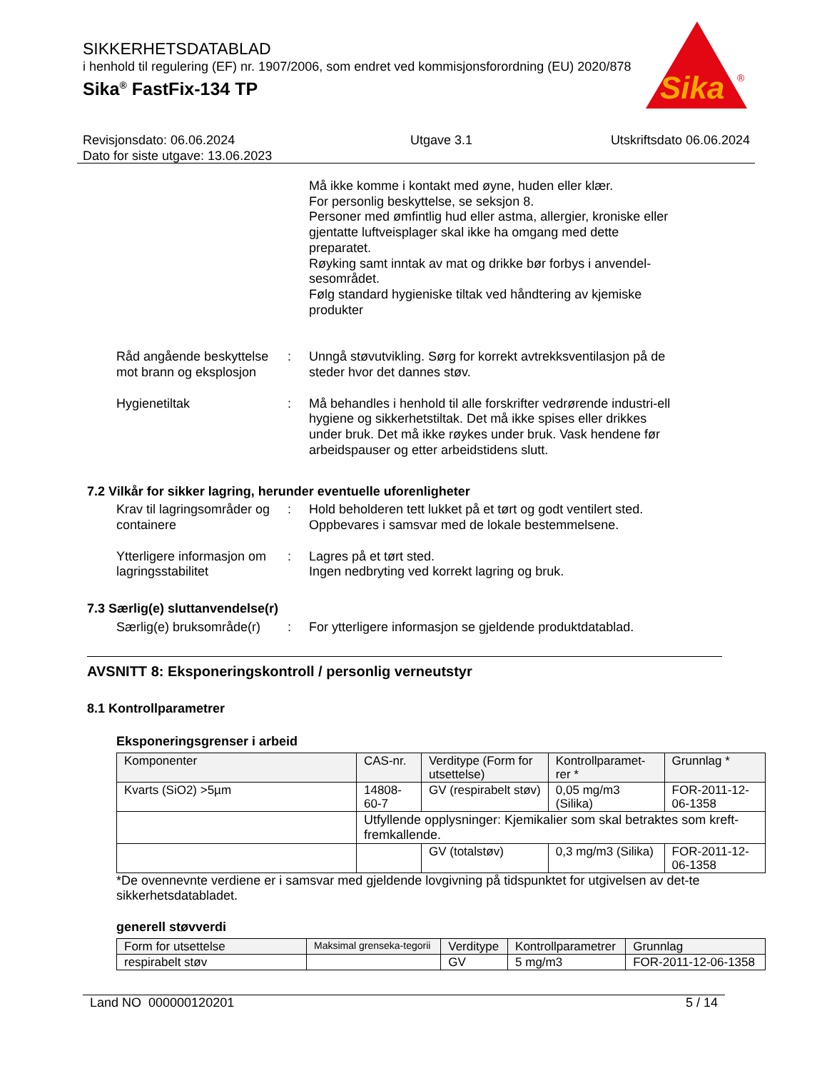SIKKERHETSDATABLAD
i henhold til regulering (EF) nr. 1907/2006, som endret ved kommisjonsforordning (EU) 2020/878
Sika<sup>®</sup> FastFix-134 TP
Sika
®
Revisjonsdato: 06.06.2024
Dato for siste utgave: 13.06.2023
Utgave 3.1 Utskriftsdato 06.06.2024
Må ikke komme i kontakt med øyne, huden eller klær.
For personlig beskyttelse, se seksjon 8.
Personer med ømfintlig hud eller astma, allergier, kroniske eller gjentatte luftveisplager skal ikke ha omgang med dette preparatet.
Røyking samt inntak av mat og drikke bør forbys i anvendel-sesområdet.
Følg standard hygieniske tiltak ved håndtering av kjemiske produkter
Råd angående beskyttelse mot brann og eksplosjon
: Unngå støvutvikling. Sørg for korrekt avtrekksventilasjon på de steder hvor det dannes støv.
Hygienetiltak : Må behandles i henhold til alle forskrifter vedrørende industri-ell hygiene og sikkerhetstiltak. Det må ikke spises eller drikkes under bruk. Det må ikke røykes under bruk. Vask hendene før arbeidspauser og etter arbeidstidens slutt.
7.2 Vilkår for sikker lagring, herunder eventuelle uforenligheter
Krav til lagringsområder og containere
: Hold beholderen tett lukket på et tørt og godt ventilert sted.
Oppbevares i samsvar med de lokale bestemmelsene.
Ytterligere informasjon om lagringsstabilitet
: Lagres på et tørt sted.
Ingen nedbryting ved korrekt lagring og bruk.
7.3 Særlig(e) sluttanvendelse(r)
Særlig(e) bruksområde(r)
: For ytterligere informasjon se gjeldende produktdatablad.
AVSNITT 8: Eksponeringskontroll / personlig verneutstyr
8.1 Kontrollparametrer
Eksponeringsgrenser i arbeid
| Komponenter | CAS-nr. | Verditype (Form for utsettelse) | Kontrollparamet-rer * | Grunnlag * |
| --- | --- | --- | --- | --- |
| Kvarts (SiO2) >5µm | 14808-60-7 | GV (respirabelt støv) | 0,05 mg/m3 (Silika) | FOR-2011-12-06-1358 |
| | Utfyllende opplysninger: Kjemikalier som skal betraktes som kreft-fremkallende. | | | |
| | | GV (totalstøv) | 0,3 mg/m3 (Silika) | FOR-2011-12-06-1358 |
*De ovennevnte verdiene er i samsvar med gjeldende lovgivning på tidspunktet for utgivelsen av det-te sikkerhetsdatabladet.
generell støvverdi
| Form for utsettelse | Maksimal grenseka-tegorii | Verditype | Kontrollparametrer | Grunnlag |
| --- | --- | --- | --- | --- |
| respirabelt støv | | GV | 5 mg/m3 | FOR-2011-12-06-1358 |
Land NO 000000120201 5 / 14